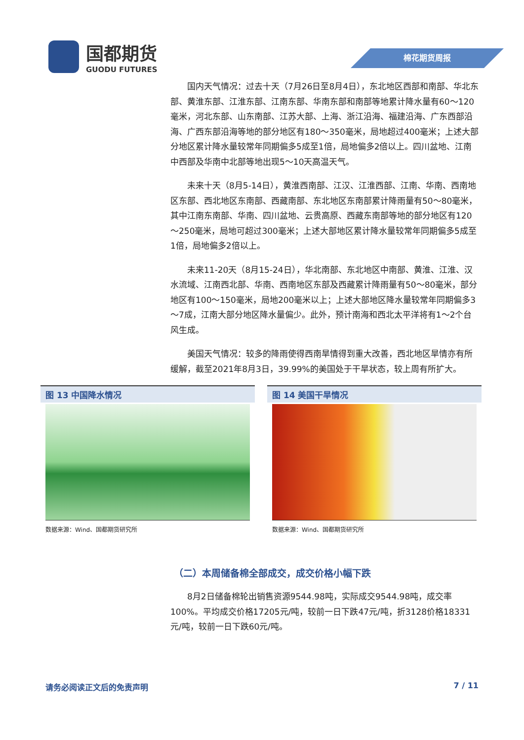国都期货
GUODU FUTURES
棉花期货周报
国内天气情况：过去十天（7月26日至8月4日），东北地区西部和南部、华北东部、黄淮东部、江淮东部、江南东部、华南东部和南部等地累计降水量有60～120毫米，河北东部、山东南部、江苏大部、上海、浙江沿海、福建沿海、广东西部沿海、广西东部沿海等地的部分地区有180～350毫米，局地超过400毫米；上述大部分地区累计降水量较常年同期偏多5成至1倍，局地偏多2倍以上。四川盆地、江南中西部及华南中北部等地出现5～10天高温天气。
未来十天（8月5-14日），黄淮西南部、江汉、江淮西部、江南、华南、西南地区东部、西北地区东南部、西藏南部、东北地区东南部累计降雨量有50～80毫米，其中江南东南部、华南、四川盆地、云贵高原、西藏东南部等地的部分地区有120～250毫米，局地可超过300毫米；上述大部地区累计降水量较常年同期偏多5成至1倍，局地偏多2倍以上。
未来11-20天（8月15-24日），华北南部、东北地区中南部、黄淮、江淮、汉水流域、江南西北部、华南、西南地区东部及西藏累计降雨量有50～80毫米，部分地区有100～150毫米，局地200毫米以上；上述大部地区降水量较常年同期偏多3～7成，江南大部分地区降水量偏少。此外，预计南海和西北太平洋将有1～2个台风生成。
美国天气情况：较多的降雨使得西南旱情得到重大改善，西北地区旱情亦有所缓解，截至2021年8月3日，39.99%的美国处于干旱状态，较上周有所扩大。
图 13 中国降水情况
数据来源：Wind、国都期货研究所
图 14 美国干旱情况
数据来源：Wind、国都期货研究所
（二）本周储备棉全部成交，成交价格小幅下跌
8月2日储备棉轮出销售资源9544.98吨，实际成交9544.98吨，成交率100%。平均成交价格17205元/吨，较前一日下跌47元/吨，折3128价格18331元/吨，较前一日下跌60元/吨。
请务必阅读正文后的免责声明 7 / 11